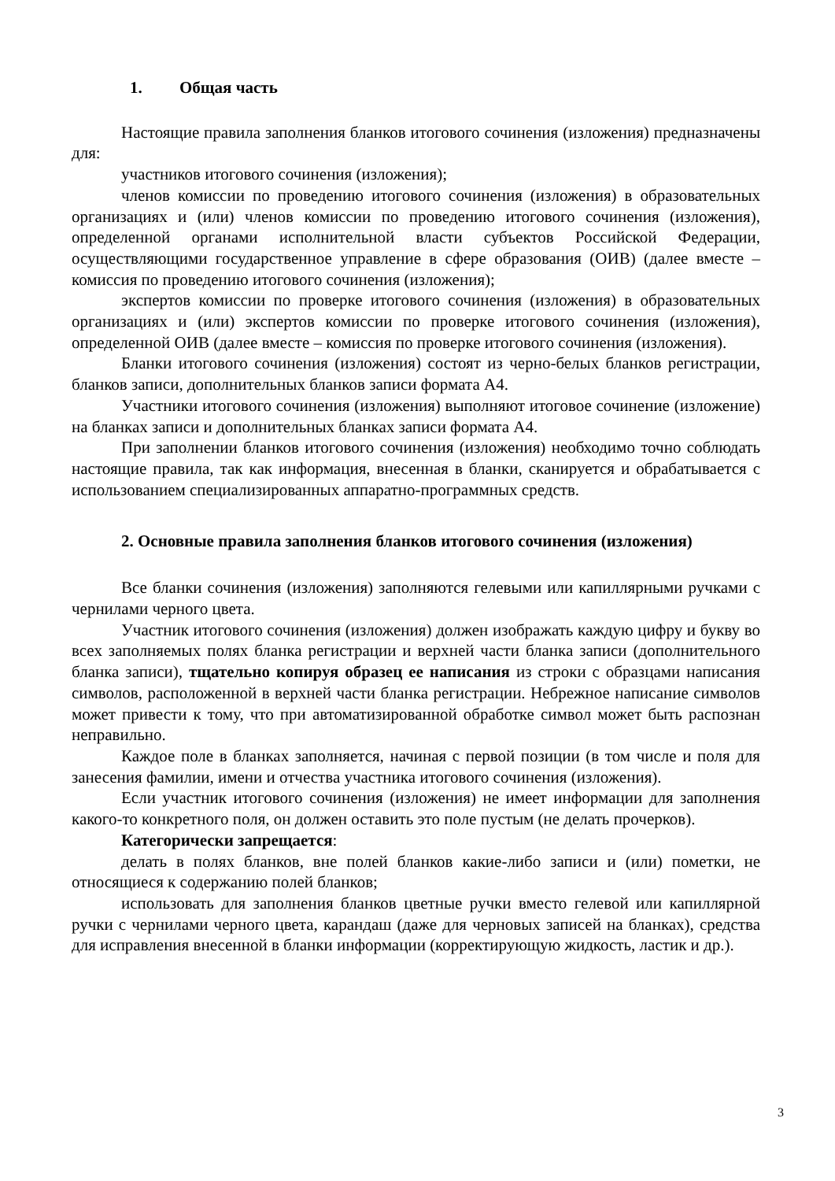1. Общая часть
Настоящие правила заполнения бланков итогового сочинения (изложения) предназначены для:
участников итогового сочинения (изложения);
членов комиссии по проведению итогового сочинения (изложения) в образовательных организациях и (или) членов комиссии по проведению итогового сочинения (изложения), определенной органами исполнительной власти субъектов Российской Федерации, осуществляющими государственное управление в сфере образования (ОИВ) (далее вместе – комиссия по проведению итогового сочинения (изложения);
экспертов комиссии по проверке итогового сочинения (изложения) в образовательных организациях и (или) экспертов комиссии по проверке итогового сочинения (изложения), определенной ОИВ (далее вместе – комиссия по проверке итогового сочинения (изложения).
Бланки итогового сочинения (изложения) состоят из черно-белых бланков регистрации, бланков записи, дополнительных бланков записи формата А4.
Участники итогового сочинения (изложения) выполняют итоговое сочинение (изложение) на бланках записи и дополнительных бланках записи формата А4.
При заполнении бланков итогового сочинения (изложения) необходимо точно соблюдать настоящие правила, так как информация, внесенная в бланки, сканируется и обрабатывается с использованием специализированных аппаратно-программных средств.
2. Основные правила заполнения бланков итогового сочинения (изложения)
Все бланки сочинения (изложения) заполняются гелевыми или капиллярными ручками с чернилами черного цвета.
Участник итогового сочинения (изложения) должен изображать каждую цифру и букву во всех заполняемых полях бланка регистрации и верхней части бланка записи (дополнительного бланка записи), тщательно копируя образец ее написания из строки с образцами написания символов, расположенной в верхней части бланка регистрации. Небрежное написание символов может привести к тому, что при автоматизированной обработке символ может быть распознан неправильно.
Каждое поле в бланках заполняется, начиная с первой позиции (в том числе и поля для занесения фамилии, имени и отчества участника итогового сочинения (изложения).
Если участник итогового сочинения (изложения) не имеет информации для заполнения какого-то конкретного поля, он должен оставить это поле пустым (не делать прочерков).
Категорически запрещается:
делать в полях бланков, вне полей бланков какие-либо записи и (или) пометки, не относящиеся к содержанию полей бланков;
использовать для заполнения бланков цветные ручки вместо гелевой или капиллярной ручки с чернилами черного цвета, карандаш (даже для черновых записей на бланках), средства для исправления внесенной в бланки информации (корректирующую жидкость, ластик и др.).
3